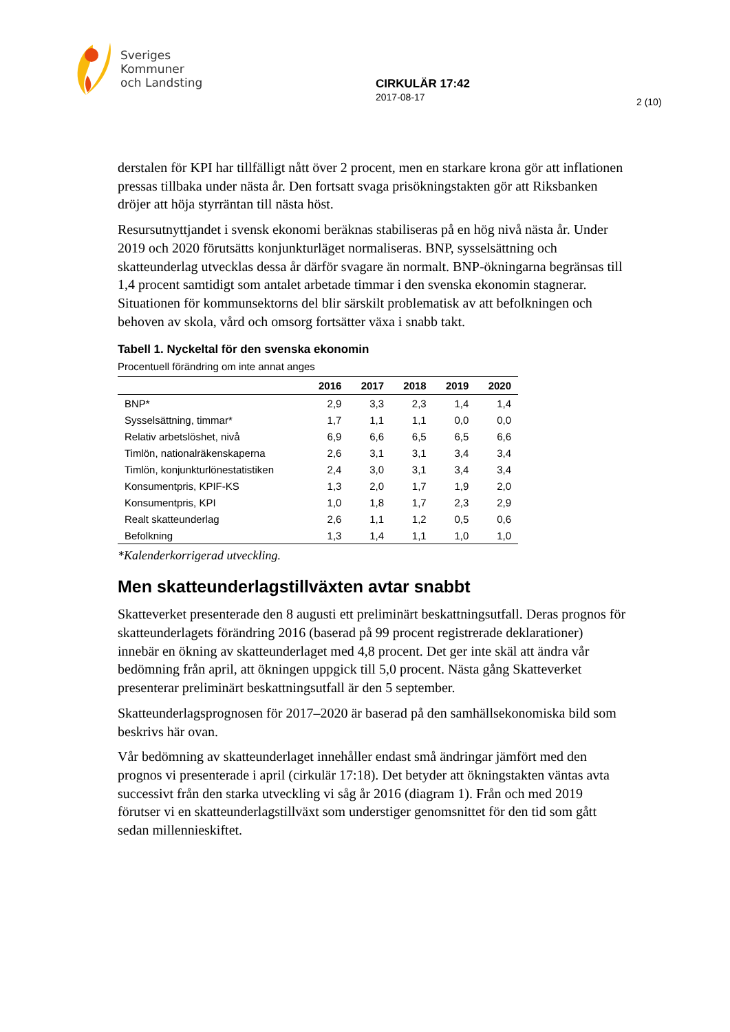Sveriges
Kommuner
och Landsting
CIRKULÄR 17:42
2017-08-17
2 (10)
derstalen för KPI har tillfälligt nått över 2 procent, men en starkare krona gör att inflationen pressas tillbaka under nästa år. Den fortsatt svaga prisökningstakten gör att Riksbanken dröjer att höja styrräntan till nästa höst.
Resursutnyttjandet i svensk ekonomi beräknas stabiliseras på en hög nivå nästa år. Under 2019 och 2020 förutsätts konjunkturläget normaliseras. BNP, sysselsättning och skatteunderlag utvecklas dessa år därför svagare än normalt. BNP-ökningarna begränsas till 1,4 procent samtidigt som antalet arbetade timmar i den svenska ekonomin stagnerar. Situationen för kommunsektorns del blir särskilt problematisk av att befolkningen och behoven av skola, vård och omsorg fortsätter växa i snabb takt.
Tabell 1. Nyckeltal för den svenska ekonomin
Procentuell förändring om inte annat anges
| | 2016 | 2017 | 2018 | 2019 | 2020 |
| --- | --- | --- | --- | --- | --- |
| BNP* | 2,9 | 3,3 | 2,3 | 1,4 | 1,4 |
| Sysselsättning, timmar* | 1,7 | 1,1 | 1,1 | 0,0 | 0,0 |
| Relativ arbetslöshet, nivå | 6,9 | 6,6 | 6,5 | 6,5 | 6,6 |
| Timlön, nationalräkenskaperna | 2,6 | 3,1 | 3,1 | 3,4 | 3,4 |
| Timlön, konjunkturlönestatistiken | 2,4 | 3,0 | 3,1 | 3,4 | 3,4 |
| Konsumentpris, KPIF-KS | 1,3 | 2,0 | 1,7 | 1,9 | 2,0 |
| Konsumentpris, KPI | 1,0 | 1,8 | 1,7 | 2,3 | 2,9 |
| Realt skatteunderlag | 2,6 | 1,1 | 1,2 | 0,5 | 0,6 |
| Befolkning | 1,3 | 1,4 | 1,1 | 1,0 | 1,0 |
*Kalenderkorrigerad utveckling.
Men skatteunderlagstillväxten avtar snabbt
Skatteverket presenterade den 8 augusti ett preliminärt beskattningsutfall. Deras prognos för skatteunderlagets förändring 2016 (baserad på 99 procent registrerade deklarationer) innebär en ökning av skatteunderlaget med 4,8 procent. Det ger inte skäl att ändra vår bedömning från april, att ökningen uppgick till 5,0 procent. Nästa gång Skatteverket presenterar preliminärt beskattningsutfall är den 5 september.
Skatteunderlagsprognosen för 2017–2020 är baserad på den samhällsekonomiska bild som beskrivs här ovan.
Vår bedömning av skatteunderlaget innehåller endast små ändringar jämfört med den prognos vi presenterade i april (cirkulär 17:18). Det betyder att ökningstakten väntas avta successivt från den starka utveckling vi såg år 2016 (diagram 1). Från och med 2019 förutser vi en skatteunderlagstillväxt som understiger genomsnittet för den tid som gått sedan millennieskiftet.